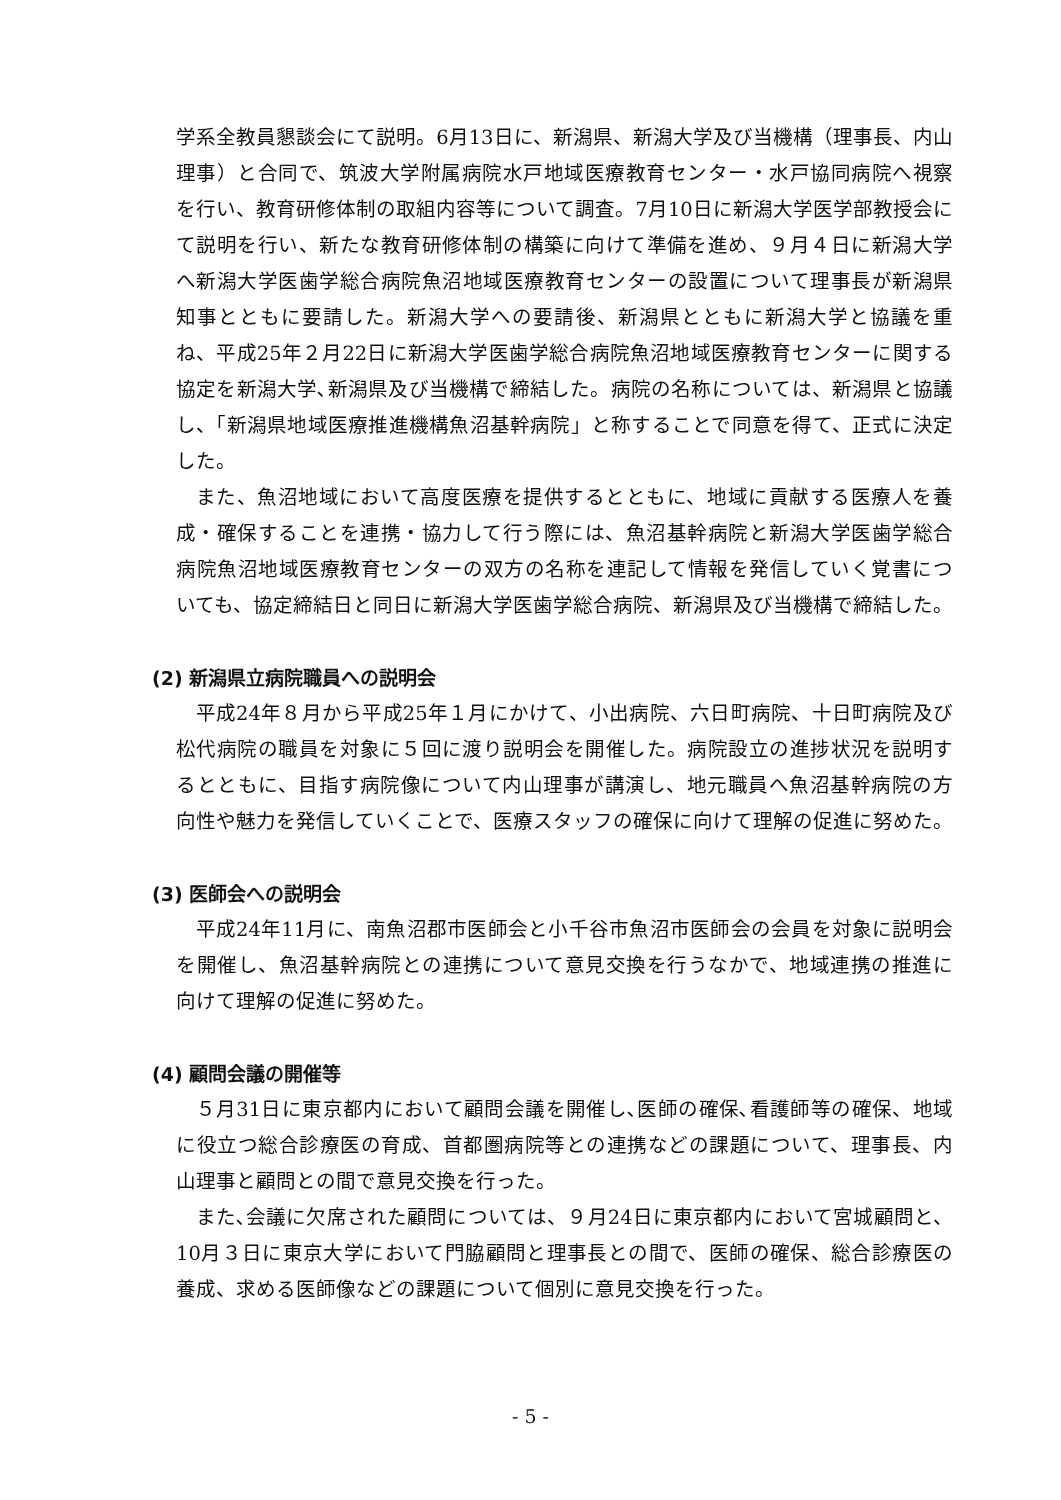学系全教員懇談会にて説明。6月13日に、新潟県、新潟大学及び当機構（理事長、内山理事）と合同で、筑波大学附属病院水戸地域医療教育センター・水戸協同病院へ視察を行い、教育研修体制の取組内容等について調査。7月10日に新潟大学医学部教授会にて説明を行い、新たな教育研修体制の構築に向けて準備を進め、９月４日に新潟大学へ新潟大学医歯学総合病院魚沼地域医療教育センターの設置について理事長が新潟県知事とともに要請した。新潟大学への要請後、新潟県とともに新潟大学と協議を重ね、平成25年２月22日に新潟大学医歯学総合病院魚沼地域医療教育センターに関する協定を新潟大学､新潟県及び当機構で締結した。病院の名称については、新潟県と協議し、「新潟県地域医療推進機構魚沼基幹病院」と称することで同意を得て、正式に決定した。
また、魚沼地域において高度医療を提供するとともに、地域に貢献する医療人を養成・確保することを連携・協力して行う際には、魚沼基幹病院と新潟大学医歯学総合病院魚沼地域医療教育センターの双方の名称を連記して情報を発信していく覚書についても、協定締結日と同日に新潟大学医歯学総合病院、新潟県及び当機構で締結した。
(2) 新潟県立病院職員への説明会
平成24年８月から平成25年１月にかけて、小出病院、六日町病院、十日町病院及び松代病院の職員を対象に５回に渡り説明会を開催した。病院設立の進捗状況を説明するとともに、目指す病院像について内山理事が講演し、地元職員へ魚沼基幹病院の方向性や魅力を発信していくことで、医療スタッフの確保に向けて理解の促進に努めた。
(3) 医師会への説明会
平成24年11月に、南魚沼郡市医師会と小千谷市魚沼市医師会の会員を対象に説明会を開催し、魚沼基幹病院との連携について意見交換を行うなかで、地域連携の推進に向けて理解の促進に努めた。
(4) 顧問会議の開催等
５月31日に東京都内において顧問会議を開催し､医師の確保､看護師等の確保、地域に役立つ総合診療医の育成、首都圏病院等との連携などの課題について、理事長、内山理事と顧問との間で意見交換を行った。
また､会議に欠席された顧問については、９月24日に東京都内において宮城顧問と、10月３日に東京大学において門脇顧問と理事長との間で、医師の確保、総合診療医の養成、求める医師像などの課題について個別に意見交換を行った。
- 5 -